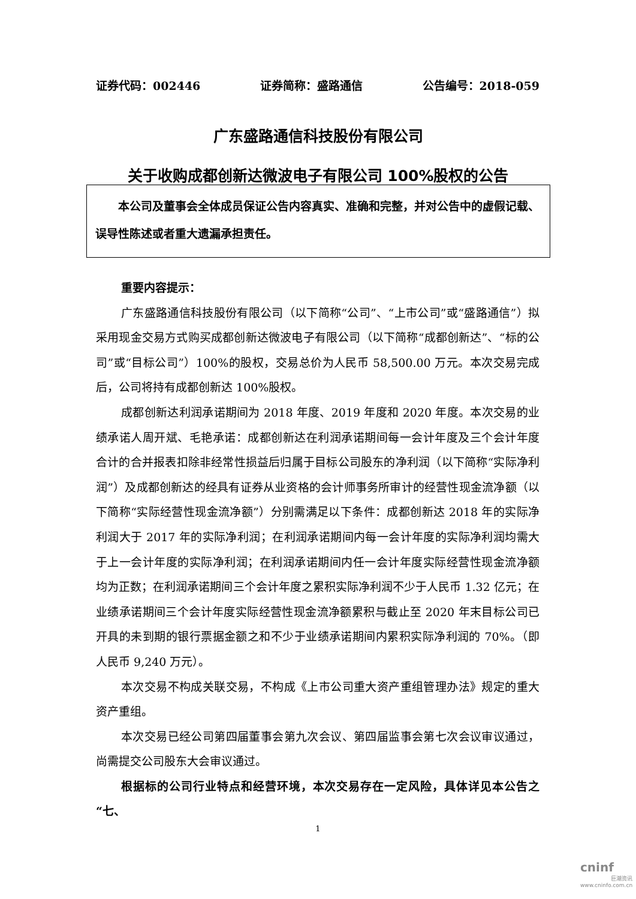证券代码：002446 证券简称：盛路通信 公告编号：2018-059
广东盛路通信科技股份有限公司
关于收购成都创新达微波电子有限公司 100%股权的公告
  本公司及董事会全体成员保证公告内容真实、准确和完整，并对公告中的虚假记载、误导性陈述或者重大遗漏承担责任。
重要内容提示：
广东盛路通信科技股份有限公司（以下简称“公司”、“上市公司”或“盛路通信”）拟采用现金交易方式购买成都创新达微波电子有限公司（以下简称“成都创新达”、“标的公司”或“目标公司”）100%的股权，交易总价为人民币 58,500.00 万元。本次交易完成后，公司将持有成都创新达 100%股权。
成都创新达利润承诺期间为 2018 年度、2019 年度和 2020 年度。本次交易的业绩承诺人周开斌、毛艳承诺：成都创新达在利润承诺期间每一会计年度及三个会计年度合计的合并报表扣除非经常性损益后归属于目标公司股东的净利润（以下简称“实际净利润”）及成都创新达的经具有证券从业资格的会计师事务所审计的经营性现金流净额（以下简称“实际经营性现金流净额”）分别需满足以下条件：成都创新达 2018 年的实际净利润大于 2017 年的实际净利润；在利润承诺期间内每一会计年度的实际净利润均需大于上一会计年度的实际净利润；在利润承诺期间内任一会计年度实际经营性现金流净额均为正数；在利润承诺期间三个会计年度之累积实际净利润不少于人民币 1.32 亿元；在业绩承诺期间三个会计年度实际经营性现金流净额累积与截止至 2020 年末目标公司已开具的未到期的银行票据金额之和不少于业绩承诺期间内累积实际净利润的 70%。（即人民币 9,240 万元）。
本次交易不构成关联交易，不构成《上市公司重大资产重组管理办法》规定的重大资产重组。
本次交易已经公司第四届董事会第九次会议、第四届监事会第七次会议审议通过，尚需提交公司股东大会审议通过。
根据标的公司行业特点和经营环境，本次交易存在一定风险，具体详见本公告之“七、
1
cninf
巨潮资讯
www.cninfo.com.cn